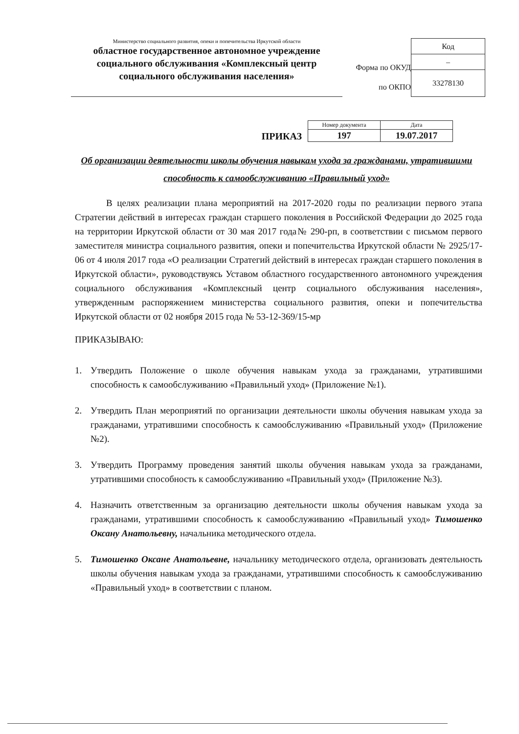Министерство социального развития, опеки и попечительства Иркутской области
областное государственное автономное учреждение социального обслуживания «Комплексный центр социального обслуживания населения»
Форма по ОКУД
по ОКПО
| Код |
| – |
| 33278130 |
ПРИКАЗ
| Номер документа | Дата |
| --- | --- |
| 197 | 19.07.2017 |
Об организации деятельности школы обучения навыкам ухода за гражданами, утратившими способность к самообслуживанию «Правильный уход»
В целях реализации плана мероприятий на 2017-2020 годы по реализации первого этапа Стратегии действий в интересах граждан старшего поколения в Российской Федерации до 2025 года на территории Иркутской области от 30 мая 2017 года№ 290-рп, в соответствии с письмом первого заместителя министра социального развития, опеки и попечительства Иркутской области № 2925/17-06 от 4 июля 2017 года «О реализации Стратегий действий в интересах граждан старшего поколения в Иркутской области», руководствуясь Уставом областного государственного автономного учреждения социального обслуживания «Комплексный центр социального обслуживания населения», утвержденным распоряжением министерства социального развития, опеки и попечительства Иркутской области от 02 ноября 2015 года № 53-12-369/15-мр
ПРИКАЗЫВАЮ:
1. Утвердить Положение о школе обучения навыкам ухода за гражданами, утратившими способность к самообслуживанию «Правильный уход» (Приложение №1).
2. Утвердить План мероприятий по организации деятельности школы обучения навыкам ухода за гражданами, утратившими способность к самообслуживанию «Правильный уход» (Приложение №2).
3. Утвердить Программу проведения занятий школы обучения навыкам ухода за гражданами, утратившими способность к самообслуживанию «Правильный уход» (Приложение №3).
4. Назначить ответственным за организацию деятельности школы обучения навыкам ухода за гражданами, утратившими способность к самообслуживанию «Правильный уход» Тимошенко Оксану Анатольевну, начальника методического отдела.
5. Тимошенко Оксане Анатольевне, начальнику методического отдела, организовать деятельность школы обучения навыкам ухода за гражданами, утратившими способность к самообслуживанию «Правильный уход» в соответствии с планом.